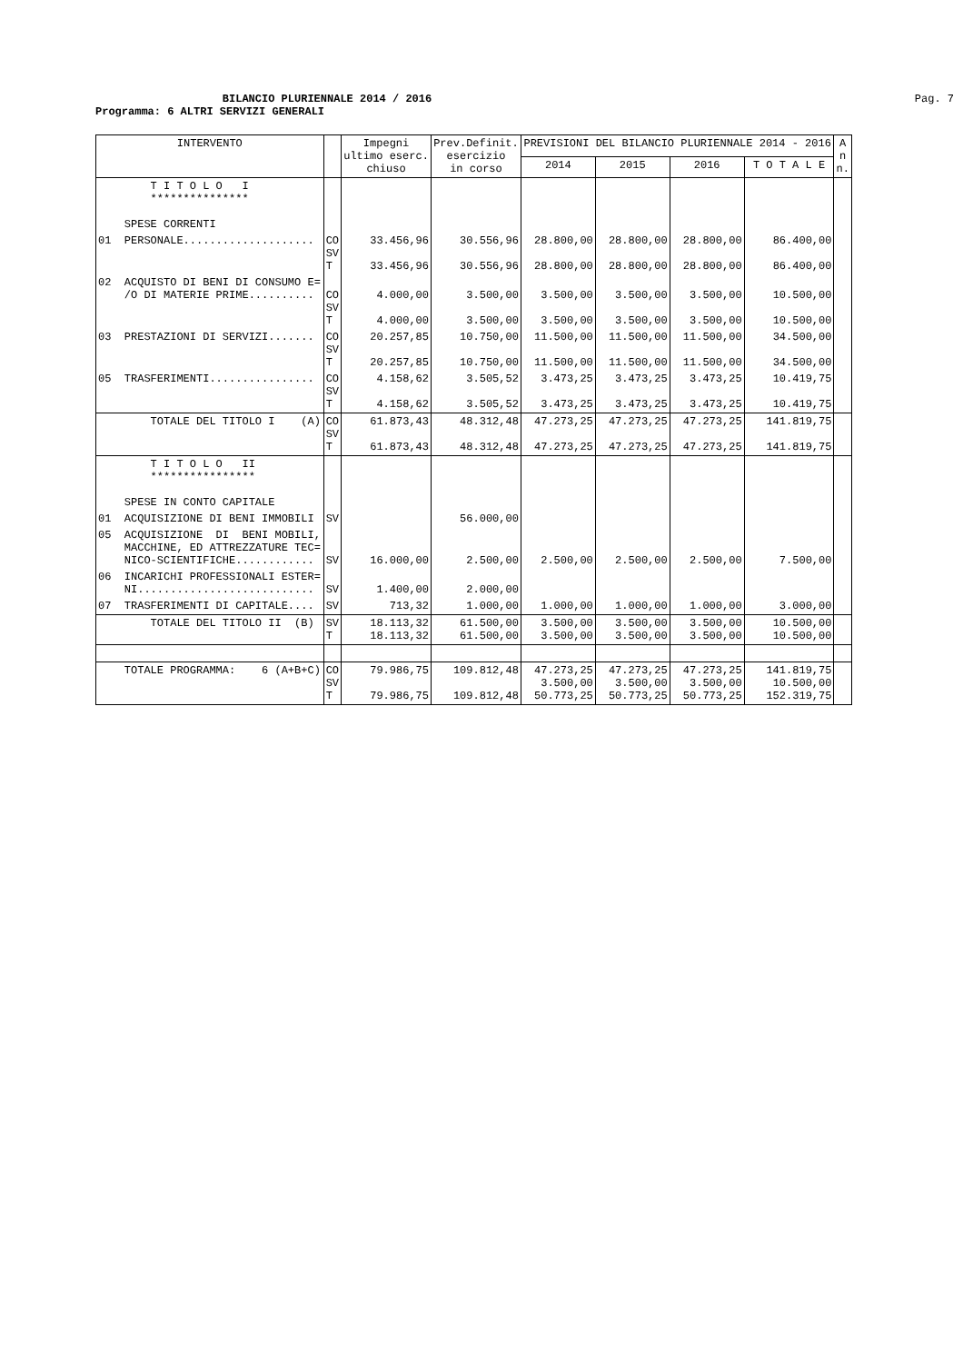BILANCIO PLURIENNALE 2014 / 2016
Pag. 7
Programma: 6 ALTRI SERVIZI GENERALI
| INTERVENTO | | Impegni ultimo eserc. chiuso | Prev.Definit. esercizio in corso | PREVISIONI DEL BILANCIO PLURIENNALE 2014 - 2016 | | | | A n n. |
| --- | --- | --- | --- | --- | --- | --- | --- | --- |
| | | | | 2014 | 2015 | 2016 | T O T A L E | |
| T I T O L O I *************** SPESE CORRENTI | | | | | | | | |
| 01 PERSONALE.................... | CO SV T | 33.456,96 33.456,96 | 30.556,96 30.556,96 | 28.800,00 28.800,00 | 28.800,00 28.800,00 | 28.800,00 28.800,00 | 86.400,00 86.400,00 | |
| 02 ACQUISTO DI BENI DI CONSUMO E= /O DI MATERIE PRIME.......... | CO SV T | 4.000,00 4.000,00 | 3.500,00 3.500,00 | 3.500,00 3.500,00 | 3.500,00 3.500,00 | 3.500,00 3.500,00 | 10.500,00 10.500,00 | |
| 03 PRESTAZIONI DI SERVIZI....... | CO SV T | 20.257,85 20.257,85 | 10.750,00 10.750,00 | 11.500,00 11.500,00 | 11.500,00 11.500,00 | 11.500,00 11.500,00 | 34.500,00 34.500,00 | |
| 05 TRASFERIMENTI................ | CO SV T | 4.158,62 4.158,62 | 3.505,52 3.505,52 | 3.473,25 3.473,25 | 3.473,25 3.473,25 | 3.473,25 3.473,25 | 10.419,75 10.419,75 | |
| TOTALE DEL TITOLO I (A) | CO SV T | 61.873,43 61.873,43 | 48.312,48 48.312,48 | 47.273,25 47.273,25 | 47.273,25 47.273,25 | 47.273,25 47.273,25 | 141.819,75 141.819,75 | |
| T I T O L O II **************** SPESE IN CONTO CAPITALE | | | | | | | | |
| 01 ACQUISIZIONE DI BENI IMMOBILI | SV | | 56.000,00 | | | | | |
| 05 ACQUISIZIONE DI BENI MOBILI, MACCHINE, ED ATTREZZATURE TEC= NICO-SCIENTIFICHE............ | SV | 16.000,00 | 2.500,00 | 2.500,00 | 2.500,00 | 2.500,00 | 7.500,00 | |
| 06 INCARICHI PROFESSIONALI ESTER= NI........................... | SV | 1.400,00 | 2.000,00 | | | | | |
| 07 TRASFERIMENTI DI CAPITALE.... | SV | 713,32 | 1.000,00 | 1.000,00 | 1.000,00 | 1.000,00 | 3.000,00 | |
| TOTALE DEL TITOLO II (B) | SV T | 18.113,32 18.113,32 | 61.500,00 61.500,00 | 3.500,00 3.500,00 | 3.500,00 3.500,00 | 3.500,00 3.500,00 | 10.500,00 10.500,00 | |
| TOTALE PROGRAMMA: 6 (A+B+C) | CO SV T | 79.986,75 79.986,75 | 109.812,48 109.812,48 | 47.273,25 3.500,00 50.773,25 | 47.273,25 3.500,00 50.773,25 | 47.273,25 3.500,00 50.773,25 | 141.819,75 10.500,00 152.319,75 | |